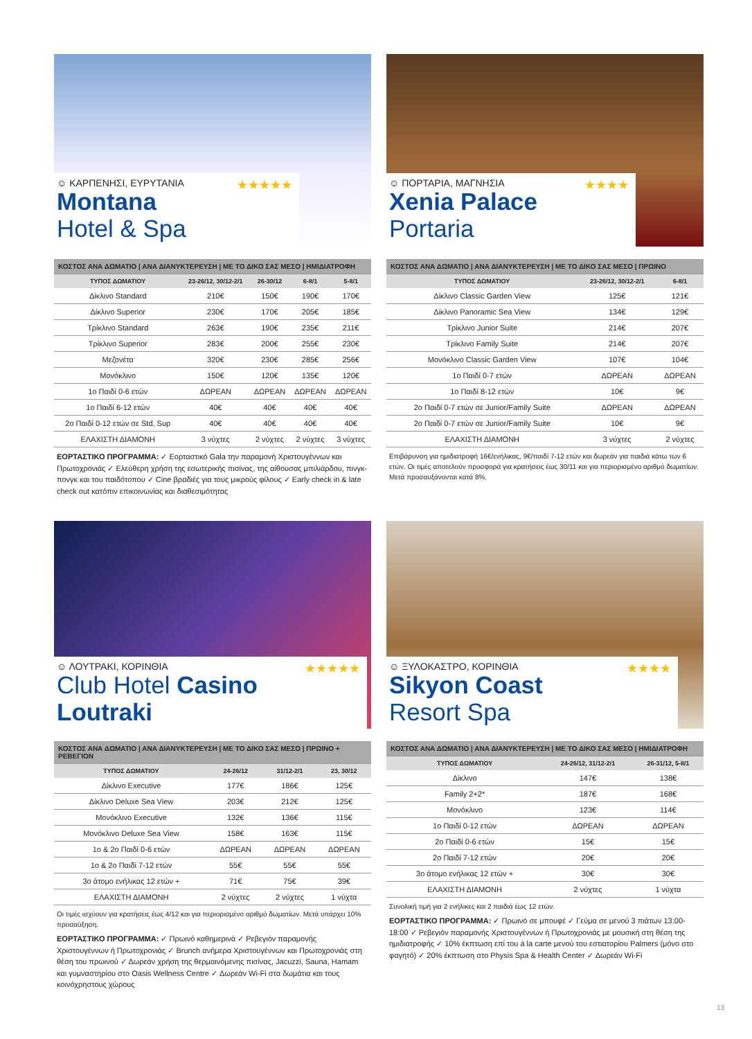☺ ΚΑΡΠΕΝΗΣΙ, ΕΥΡΥΤΑΝΙΑ ★★★★★
Montana Hotel & Spa
| ΚΟΣΤΟΣ ΑΝΑ ΔΩΜΑΤΙΟ / ΑΝΑ ΔΙΑΝΥΚΤΕΡΕΥΣΗ / ΜΕ ΤΟ ΔΙΚΟ ΣΑΣ ΜΕΣΟ / ΗΜΙΔΙΑΤΡΟΦΗ | | | | |
| ΤΥΠΟΣ ΔΩΜΑΤΙΟΥ | 23-26/12, 30/12-2/1 | 26-30/12 | 6-8/1 | 5-8/1 |
| Δίκλινο Standard | 210€ | 150€ | 190€ | 170€ |
| Δίκλινο Superior | 230€ | 170€ | 205€ | 185€ |
| Τρίκλινο Standard | 263€ | 190€ | 235€ | 211€ |
| Τρίκλινο Superior | 283€ | 200€ | 255€ | 230€ |
| Μεζονέτα | 320€ | 230€ | 285€ | 256€ |
| Μονόκλινο | 150€ | 120€ | 135€ | 120€ |
| 1ο Παιδί 0-6 ετών | ΔΩΡΕΑΝ | ΔΩΡΕΑΝ | ΔΩΡΕΑΝ | ΔΩΡΕΑΝ |
| 1ο Παιδί 6-12 ετών | 40€ | 40€ | 40€ | 40€ |
| 2ο Παιδί 0-12 ετών σε Std, Sup | 40€ | 40€ | 40€ | 40€ |
| ΕΛΑΧΙΣΤΗ ΔΙΑΜΟΝΗ | 3 νύχτες | 2 νύχτες | 2 νύχτες | 3 νύχτες |
ΕΟΡΤΑΣΤΙΚΟ ΠΡΟΓΡΑΜΜΑ: ✓ Εορταστικό Gala την παραμονή Χριστουγέννων και Πρωτοχρονιάς ✓ Ελεύθερη χρήση της εσωτερικής πισίνας, της αίθουσας μπιλιάρδου, πινγκ-πονγκ και του παιδότοπου ✓ Cine βραδιές για τους μικρούς φίλους ✓ Early check in & late check out κατόπιν επικοινωνίας και διαθεσιμότητας
☺ ΠΟΡΤΑΡΙΑ, ΜΑΓΝΗΣΙΑ ★★★★
Xenia Palace Portaria
| ΚΟΣΤΟΣ ΑΝΑ ΔΩΜΑΤΙΟ / ΑΝΑ ΔΙΑΝΥΚΤΕΡΕΥΣΗ / ΜΕ ΤΟ ΔΙΚΟ ΣΑΣ ΜΕΣΟ / ΠΡΩΙΝΟ | | |
| ΤΥΠΟΣ ΔΩΜΑΤΙΟΥ | 23-26/12, 30/12-2/1 | 6-8/1 |
| Δίκλινο Classic Garden View | 125€ | 121€ |
| Δίκλινο Panoramic Sea View | 134€ | 129€ |
| Τρίκλινο Junior Suite | 214€ | 207€ |
| Τρίκλινο Family Suite | 214€ | 207€ |
| Μονόκλινο Classic Garden View | 107€ | 104€ |
| 1ο Παιδί 0-7 ετών | ΔΩΡΕΑΝ | ΔΩΡΕΑΝ |
| 1ο Παιδί 8-12 ετών | 10€ | 9€ |
| 2ο Παιδί 0-7 ετών σε Junior/Family Suite | ΔΩΡΕΑΝ | ΔΩΡΕΑΝ |
| 2ο Παιδί 0-7 ετών σε Junior/Family Suite | 10€ | 9€ |
| ΕΛΑΧΙΣΤΗ ΔΙΑΜΟΝΗ | 3 νύχτες | 2 νύχτες |
Επιβάρυνση για ημιδιατροφή 16€/ενήλικας, 9€/παιδί 7-12 ετών και δωρεάν για παιδιά κάτω των 6 ετών. Οι τιμές αποτελούν προσφορά για κρατήσεις έως 30/11 και για περιορισμένο αριθμό δωματίων. Μετά προσαυξάνονται κατά 8%.
☺ ΛΟΥΤΡΑΚΙ, ΚΟΡΙΝΘΙΑ ★★★★★
Club Hotel Casino Loutraki
| ΚΟΣΤΟΣ ΑΝΑ ΔΩΜΑΤΙΟ / ΑΝΑ ΔΙΑΝΥΚΤΕΡΕΥΣΗ / ΜΕ ΤΟ ΔΙΚΟ ΣΑΣ ΜΕΣΟ / ΠΡΩΙΝΟ + ΡΕΒΕΓΙΟΝ | | | |
| ΤΥΠΟΣ ΔΩΜΑΤΙΟΥ | 24-26/12 | 31/12-2/1 | 23, 30/12 |
| Δίκλινο Executive | 177€ | 186€ | 125€ |
| Δίκλινο Deluxe Sea View | 203€ | 212€ | 125€ |
| Μονόκλινο Executive | 132€ | 136€ | 115€ |
| Μονόκλινο Deluxe Sea View | 158€ | 163€ | 115€ |
| 1ο & 2ο Παιδί 0-6 ετών | ΔΩΡΕΑΝ | ΔΩΡΕΑΝ | ΔΩΡΕΑΝ |
| 1ο & 2ο Παιδί 7-12 ετών | 55€ | 55€ | 55€ |
| 3ο άτομο ενήλικας 12 ετών + | 71€ | 75€ | 39€ |
| ΕΛΑΧΙΣΤΗ ΔΙΑΜΟΝΗ | 2 νύχτες | 2 νύχτες | 1 νύχτα |
Οι τιμές ισχύουν για κρατήσεις έως 4/12 και για περιορισμένο αριθμό δωματίων. Μετά υπάρχει 10% προσαύξηση.
ΕΟΡΤΑΣΤΙΚΟ ΠΡΟΓΡΑΜΜΑ: ✓ Πρωινό καθημερινά ✓ Ρεβεγιόν παραμονής Χριστουγέννων ή Πρωτοχρονιάς ✓ Brunch ανήμερα Χριστουγέννων και Πρωτοχρονιάς στη θέση του πρωινού ✓ Δωρεάν χρήση της θερμαινόμενης πισίνας, Jacuzzi, Sauna, Hamam και γυμναστηρίου στο Oasis Wellness Centre ✓ Δωρεάν Wi-Fi στα δωμάτια και τους κοινόχρηστους χώρους
☺ ΞΥΛΟΚΑΣΤΡΟ, ΚΟΡΙΝΘΙΑ ★★★★
Sikyon Coast Resort Spa
| ΚΟΣΤΟΣ ΑΝΑ ΔΩΜΑΤΙΟ / ΑΝΑ ΔΙΑΝΥΚΤΕΡΕΥΣΗ / ΜΕ ΤΟ ΔΙΚΟ ΣΑΣ ΜΕΣΟ / ΗΜΙΔΙΑΤΡΟΦΗ | | |
| ΤΥΠΟΣ ΔΩΜΑΤΙΟΥ | 24-26/12, 31/12-2/1 | 26-31/12, 5-8/1 |
| Δίκλινο | 147€ | 138€ |
| Family 2+2* | 187€ | 168€ |
| Μονόκλινο | 123€ | 114€ |
| 1ο Παιδί 0-12 ετών | ΔΩΡΕΑΝ | ΔΩΡΕΑΝ |
| 2ο Παιδί 0-6 ετών | 15€ | 15€ |
| 2ο Παιδί 7-12 ετών | 20€ | 20€ |
| 3ο άτομο ενήλικας 12 ετών + | 30€ | 30€ |
| ΕΛΑΧΙΣΤΗ ΔΙΑΜΟΝΗ | 2 νύχτες | 1 νύχτα |
Συνολική τιμή για 2 ενήλικες και 2 παιδιά έως 12 ετών.
ΕΟΡΤΑΣΤΙΚΟ ΠΡΟΓΡΑΜΜΑ: ✓ Πρωινό σε μπουφέ ✓ Γεύμα σε μενού 3 πιάτων 13:00-18:00 ✓ Ρεβεγιόν παραμονής Χριστουγέννων ή Πρωτοχρονιάς με μουσική στη θέση της ημιδιατροφής ✓ 10% έκπτωση επί του à la carte μενού του εστιατορίου Palmers (μόνο στο φαγητό) ✓ 20% έκπτωση στο Physis Spa & Health Center ✓ Δωρεάν Wi-Fi
13